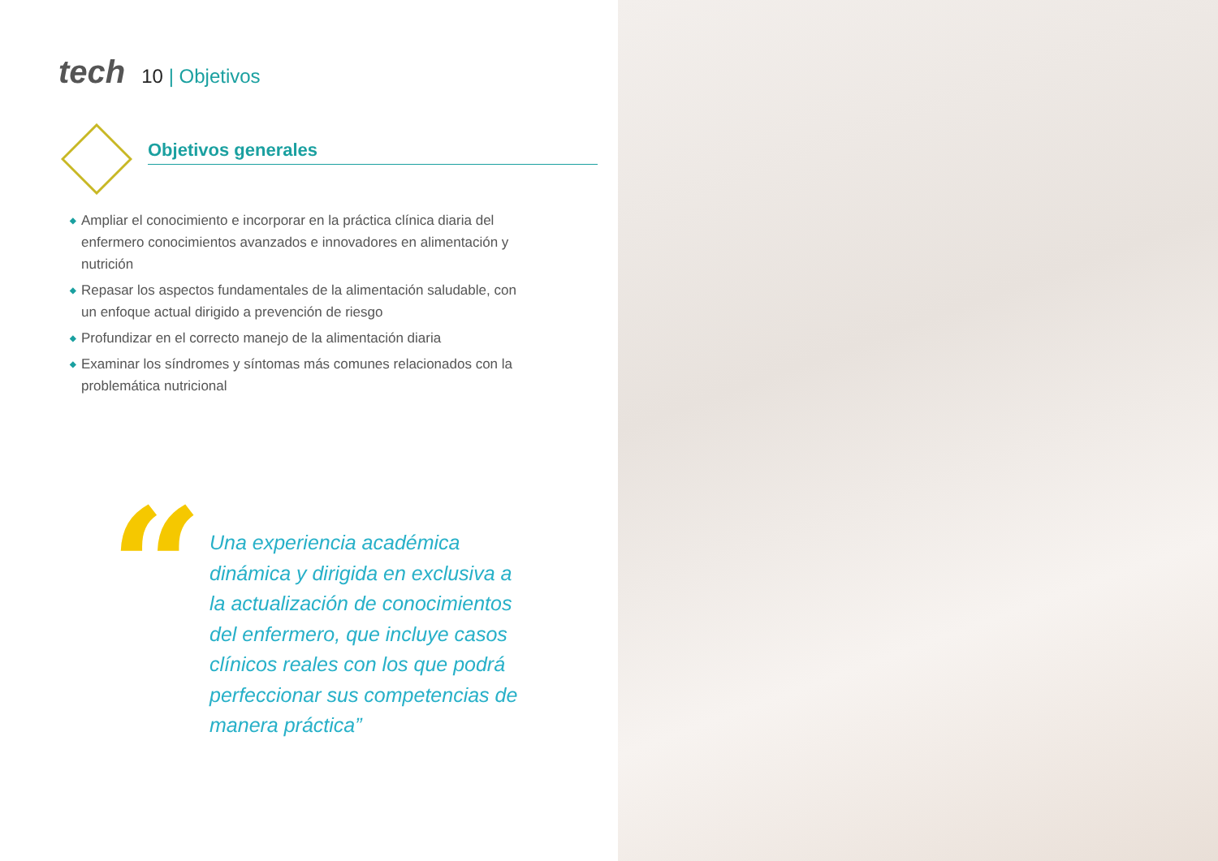tech
10 | Objetivos
Objetivos generales
◆ Ampliar el conocimiento e incorporar en la práctica clínica diaria del enfermero conocimientos avanzados e innovadores en alimentación y nutrición
◆ Repasar los aspectos fundamentales de la alimentación saludable, con un enfoque actual dirigido a prevención de riesgo
◆ Profundizar en el correcto manejo de la alimentación diaria
◆ Examinar los síndromes y síntomas más comunes relacionados con la problemática nutricional
“
Una experiencia académica dinámica y dirigida en exclusiva a la actualización de conocimientos del enfermero, que incluye casos clínicos reales con los que podrá perfeccionar sus competencias de manera práctica”